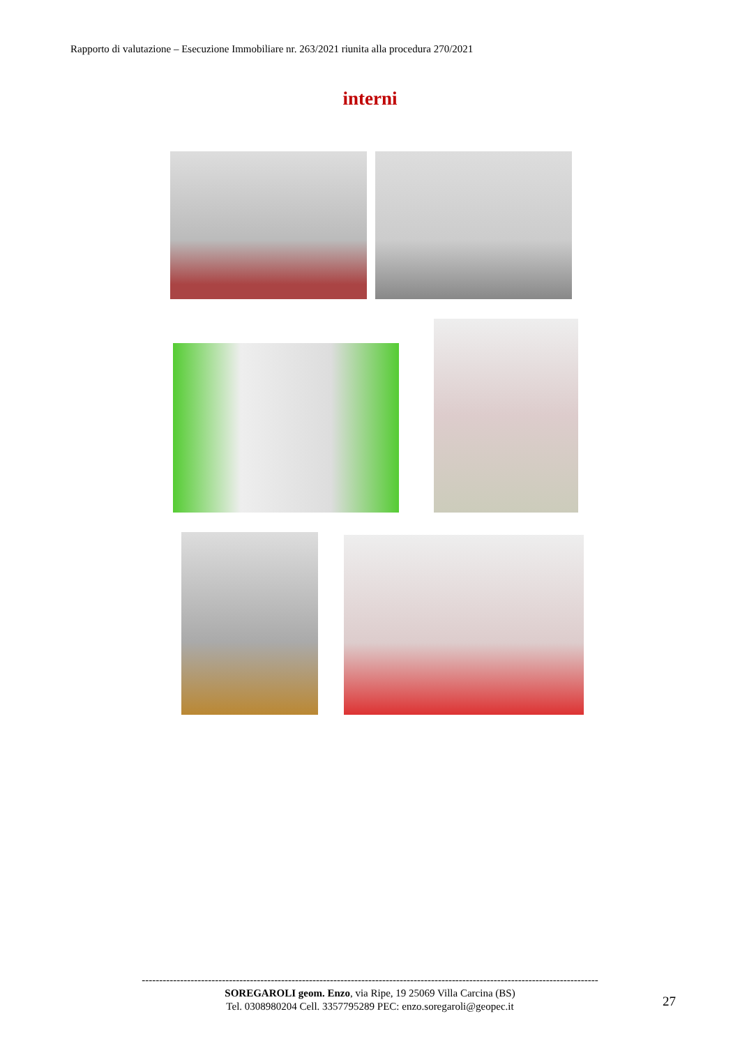Rapporto di valutazione – Esecuzione Immobiliare nr. 263/2021 riunita alla procedura 270/2021
interni
-----------------------------------------------------------------------------------------------------------------------------------
SOREGAROLI geom. Enzo, via Ripe, 19 25069 Villa Carcina (BS)
Tel. 0308980204 Cell. 3357795289 PEC: enzo.soregaroli@geopec.it
27